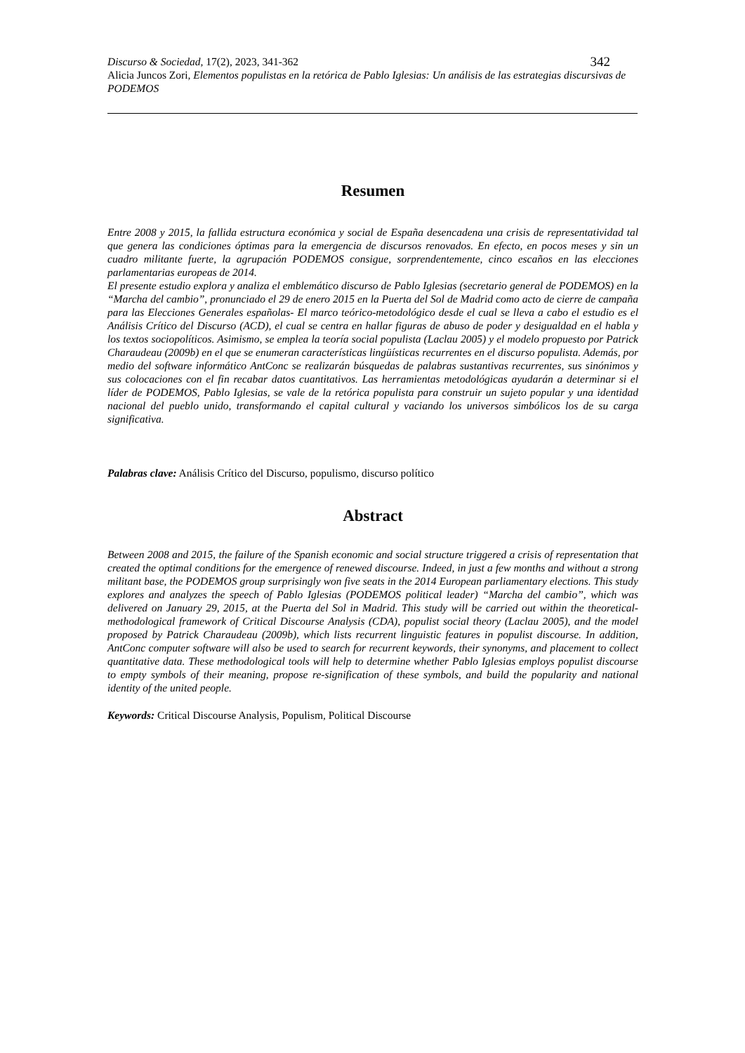342 Discurso & Sociedad, 17(2), 2023, 341-362
Alicia Juncos Zori, Elementos populistas en la retórica de Pablo Iglesias: Un análisis de las estrategias discursivas de PODEMOS
Resumen
Entre 2008 y 2015, la fallida estructura económica y social de España desencadena una crisis de representatividad tal que genera las condiciones óptimas para la emergencia de discursos renovados. En efecto, en pocos meses y sin un cuadro militante fuerte, la agrupación PODEMOS consigue, sorprendentemente, cinco escaños en las elecciones parlamentarias europeas de 2014.
El presente estudio explora y analiza el emblemático discurso de Pablo Iglesias (secretario general de PODEMOS) en la “Marcha del cambio”, pronunciado el 29 de enero 2015 en la Puerta del Sol de Madrid como acto de cierre de campaña para las Elecciones Generales españolas- El marco teórico-metodológico desde el cual se lleva a cabo el estudio es el Análisis Crítico del Discurso (ACD), el cual se centra en hallar figuras de abuso de poder y desigualdad en el habla y los textos sociopolíticos. Asimismo, se emplea la teoría social populista (Laclau 2005) y el modelo propuesto por Patrick Charaudeau (2009b) en el que se enumeran características lingüísticas recurrentes en el discurso populista. Además, por medio del software informático AntConc se realizarán búsquedas de palabras sustantivas recurrentes, sus sinónimos y sus colocaciones con el fin recabar datos cuantitativos. Las herramientas metodológicas ayudarán a determinar si el líder de PODEMOS, Pablo Iglesias, se vale de la retórica populista para construir un sujeto popular y una identidad nacional del pueblo unido, transformando el capital cultural y vaciando los universos simbólicos los de su carga significativa.
Palabras clave: Análisis Crítico del Discurso, populismo, discurso político
Abstract
Between 2008 and 2015, the failure of the Spanish economic and social structure triggered a crisis of representation that created the optimal conditions for the emergence of renewed discourse. Indeed, in just a few months and without a strong militant base, the PODEMOS group surprisingly won five seats in the 2014 European parliamentary elections. This study explores and analyzes the speech of Pablo Iglesias (PODEMOS political leader) “Marcha del cambio”, which was delivered on January 29, 2015, at the Puerta del Sol in Madrid. This study will be carried out within the theoretical-methodological framework of Critical Discourse Analysis (CDA), populist social theory (Laclau 2005), and the model proposed by Patrick Charaudeau (2009b), which lists recurrent linguistic features in populist discourse. In addition, AntConc computer software will also be used to search for recurrent keywords, their synonyms, and placement to collect quantitative data. These methodological tools will help to determine whether Pablo Iglesias employs populist discourse to empty symbols of their meaning, propose re-signification of these symbols, and build the popularity and national identity of the united people.
Keywords: Critical Discourse Analysis, Populism, Political Discourse